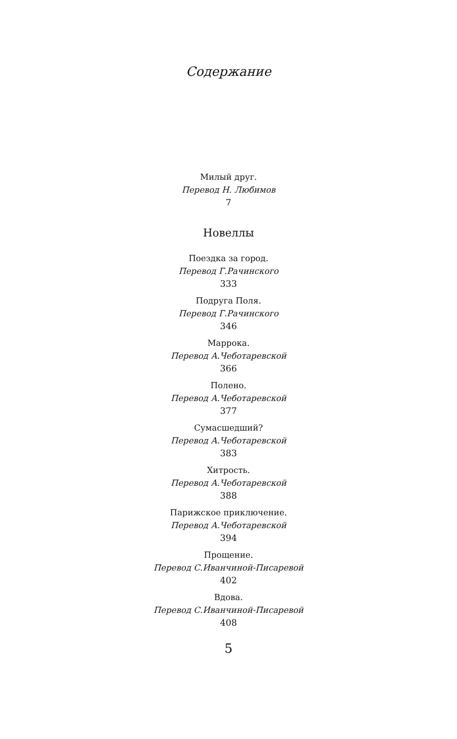Содержание
Милый друг.
Перевод Н. Любимов
7
Новеллы
Поездка за город.
Перевод Г.Рачинского
333
Подруга Поля.
Перевод Г.Рачинского
346
Маррока.
Перевод А.Чеботаревской
366
Полено.
Перевод А.Чеботаревской
377
Сумасшедший?
Перевод А.Чеботаревской
383
Хитрость.
Перевод А.Чеботаревской
388
Парижское приключение.
Перевод А.Чеботаревской
394
Прощение.
Перевод С.Иванчиной-Писаревой
402
Вдова.
Перевод С.Иванчиной-Писаревой
408
5